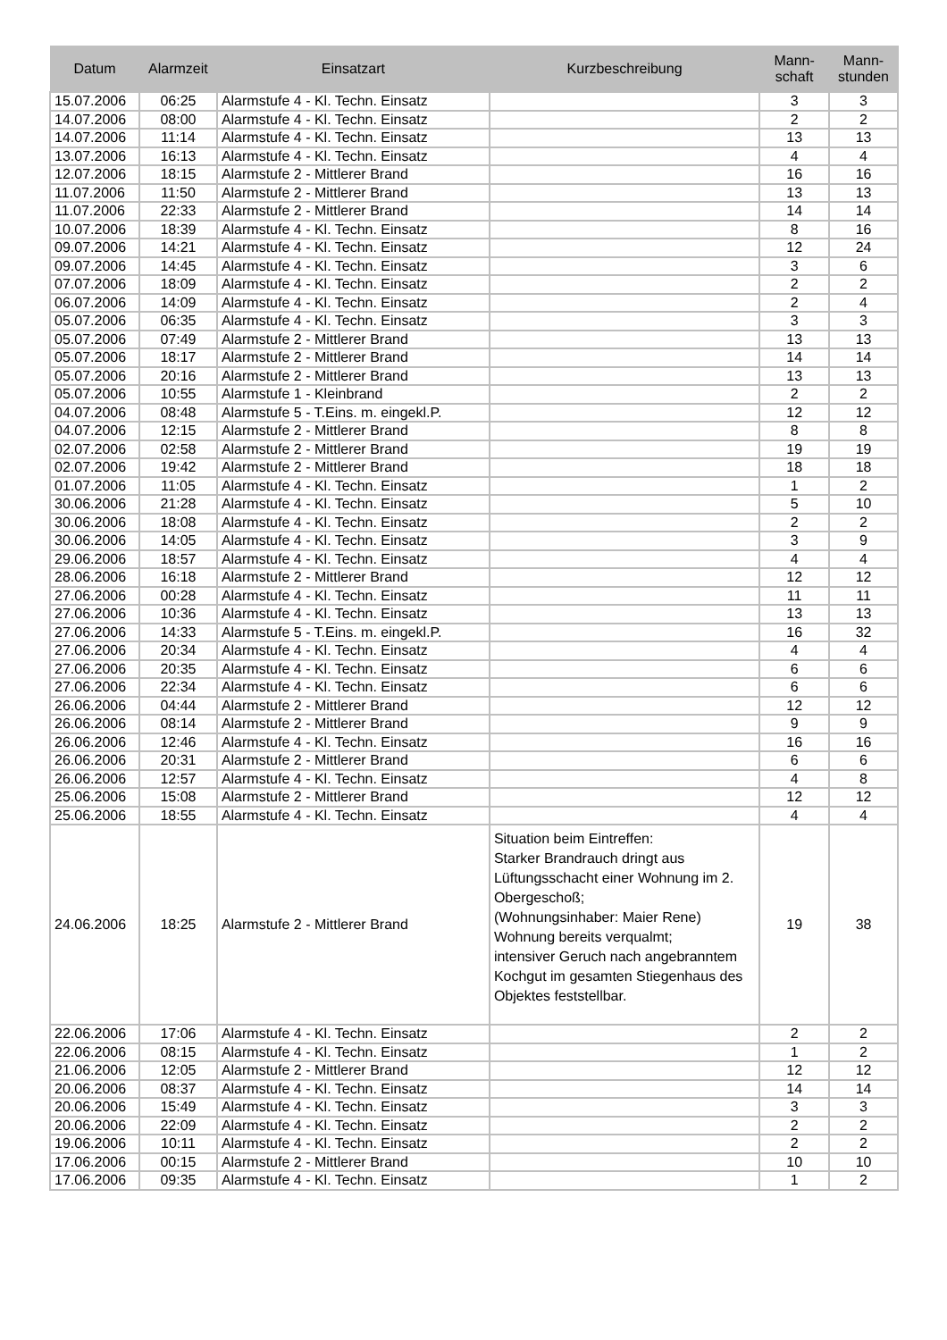| Datum | Alarmzeit | Einsatzart | Kurzbeschreibung | Mann- schaft | Mann- stunden |
| --- | --- | --- | --- | --- | --- |
| 15.07.2006 | 06:25 | Alarmstufe 4 - Kl. Techn. Einsatz | | 3 | 3 |
| 14.07.2006 | 08:00 | Alarmstufe 4 - Kl. Techn. Einsatz | | 2 | 2 |
| 14.07.2006 | 11:14 | Alarmstufe 4 - Kl. Techn. Einsatz | | 13 | 13 |
| 13.07.2006 | 16:13 | Alarmstufe 4 - Kl. Techn. Einsatz | | 4 | 4 |
| 12.07.2006 | 18:15 | Alarmstufe 2 - Mittlerer Brand | | 16 | 16 |
| 11.07.2006 | 11:50 | Alarmstufe 2 - Mittlerer Brand | | 13 | 13 |
| 11.07.2006 | 22:33 | Alarmstufe 2 - Mittlerer Brand | | 14 | 14 |
| 10.07.2006 | 18:39 | Alarmstufe 4 - Kl. Techn. Einsatz | | 8 | 16 |
| 09.07.2006 | 14:21 | Alarmstufe 4 - Kl. Techn. Einsatz | | 12 | 24 |
| 09.07.2006 | 14:45 | Alarmstufe 4 - Kl. Techn. Einsatz | | 3 | 6 |
| 07.07.2006 | 18:09 | Alarmstufe 4 - Kl. Techn. Einsatz | | 2 | 2 |
| 06.07.2006 | 14:09 | Alarmstufe 4 - Kl. Techn. Einsatz | | 2 | 4 |
| 05.07.2006 | 06:35 | Alarmstufe 4 - Kl. Techn. Einsatz | | 3 | 3 |
| 05.07.2006 | 07:49 | Alarmstufe 2 - Mittlerer Brand | | 13 | 13 |
| 05.07.2006 | 18:17 | Alarmstufe 2 - Mittlerer Brand | | 14 | 14 |
| 05.07.2006 | 20:16 | Alarmstufe 2 - Mittlerer Brand | | 13 | 13 |
| 05.07.2006 | 10:55 | Alarmstufe 1 - Kleinbrand | | 2 | 2 |
| 04.07.2006 | 08:48 | Alarmstufe 5 - T.Eins. m. eingekl.P. | | 12 | 12 |
| 04.07.2006 | 12:15 | Alarmstufe 2 - Mittlerer Brand | | 8 | 8 |
| 02.07.2006 | 02:58 | Alarmstufe 2 - Mittlerer Brand | | 19 | 19 |
| 02.07.2006 | 19:42 | Alarmstufe 2 - Mittlerer Brand | | 18 | 18 |
| 01.07.2006 | 11:05 | Alarmstufe 4 - Kl. Techn. Einsatz | | 1 | 2 |
| 30.06.2006 | 21:28 | Alarmstufe 4 - Kl. Techn. Einsatz | | 5 | 10 |
| 30.06.2006 | 18:08 | Alarmstufe 4 - Kl. Techn. Einsatz | | 2 | 2 |
| 30.06.2006 | 14:05 | Alarmstufe 4 - Kl. Techn. Einsatz | | 3 | 9 |
| 29.06.2006 | 18:57 | Alarmstufe 4 - Kl. Techn. Einsatz | | 4 | 4 |
| 28.06.2006 | 16:18 | Alarmstufe 2 - Mittlerer Brand | | 12 | 12 |
| 27.06.2006 | 00:28 | Alarmstufe 4 - Kl. Techn. Einsatz | | 11 | 11 |
| 27.06.2006 | 10:36 | Alarmstufe 4 - Kl. Techn. Einsatz | | 13 | 13 |
| 27.06.2006 | 14:33 | Alarmstufe 5 - T.Eins. m. eingekl.P. | | 16 | 32 |
| 27.06.2006 | 20:34 | Alarmstufe 4 - Kl. Techn. Einsatz | | 4 | 4 |
| 27.06.2006 | 20:35 | Alarmstufe 4 - Kl. Techn. Einsatz | | 6 | 6 |
| 27.06.2006 | 22:34 | Alarmstufe 4 - Kl. Techn. Einsatz | | 6 | 6 |
| 26.06.2006 | 04:44 | Alarmstufe 2 - Mittlerer Brand | | 12 | 12 |
| 26.06.2006 | 08:14 | Alarmstufe 2 - Mittlerer Brand | | 9 | 9 |
| 26.06.2006 | 12:46 | Alarmstufe 4 - Kl. Techn. Einsatz | | 16 | 16 |
| 26.06.2006 | 20:31 | Alarmstufe 2 - Mittlerer Brand | | 6 | 6 |
| 26.06.2006 | 12:57 | Alarmstufe 4 - Kl. Techn. Einsatz | | 4 | 8 |
| 25.06.2006 | 15:08 | Alarmstufe 2 - Mittlerer Brand | | 12 | 12 |
| 25.06.2006 | 18:55 | Alarmstufe 4 - Kl. Techn. Einsatz | | 4 | 4 |
| 24.06.2006 | 18:25 | Alarmstufe 2 - Mittlerer Brand | Situation beim Eintreffen: Starker Brandrauch dringt aus Lüftungsschacht einer Wohnung im 2. Obergeschoß; (Wohnungsinhaber: Maier Rene) Wohnung bereits verqualmt; intensiver Geruch nach angebranntem Kochgut im gesamten Stiegenhaus des Objektes feststellbar. | 19 | 38 |
| 22.06.2006 | 17:06 | Alarmstufe 4 - Kl. Techn. Einsatz | | 2 | 2 |
| 22.06.2006 | 08:15 | Alarmstufe 4 - Kl. Techn. Einsatz | | 1 | 2 |
| 21.06.2006 | 12:05 | Alarmstufe 2 - Mittlerer Brand | | 12 | 12 |
| 20.06.2006 | 08:37 | Alarmstufe 4 - Kl. Techn. Einsatz | | 14 | 14 |
| 20.06.2006 | 15:49 | Alarmstufe 4 - Kl. Techn. Einsatz | | 3 | 3 |
| 20.06.2006 | 22:09 | Alarmstufe 4 - Kl. Techn. Einsatz | | 2 | 2 |
| 19.06.2006 | 10:11 | Alarmstufe 4 - Kl. Techn. Einsatz | | 2 | 2 |
| 17.06.2006 | 00:15 | Alarmstufe 2 - Mittlerer Brand | | 10 | 10 |
| 17.06.2006 | 09:35 | Alarmstufe 4 - Kl. Techn. Einsatz | | 1 | 2 |